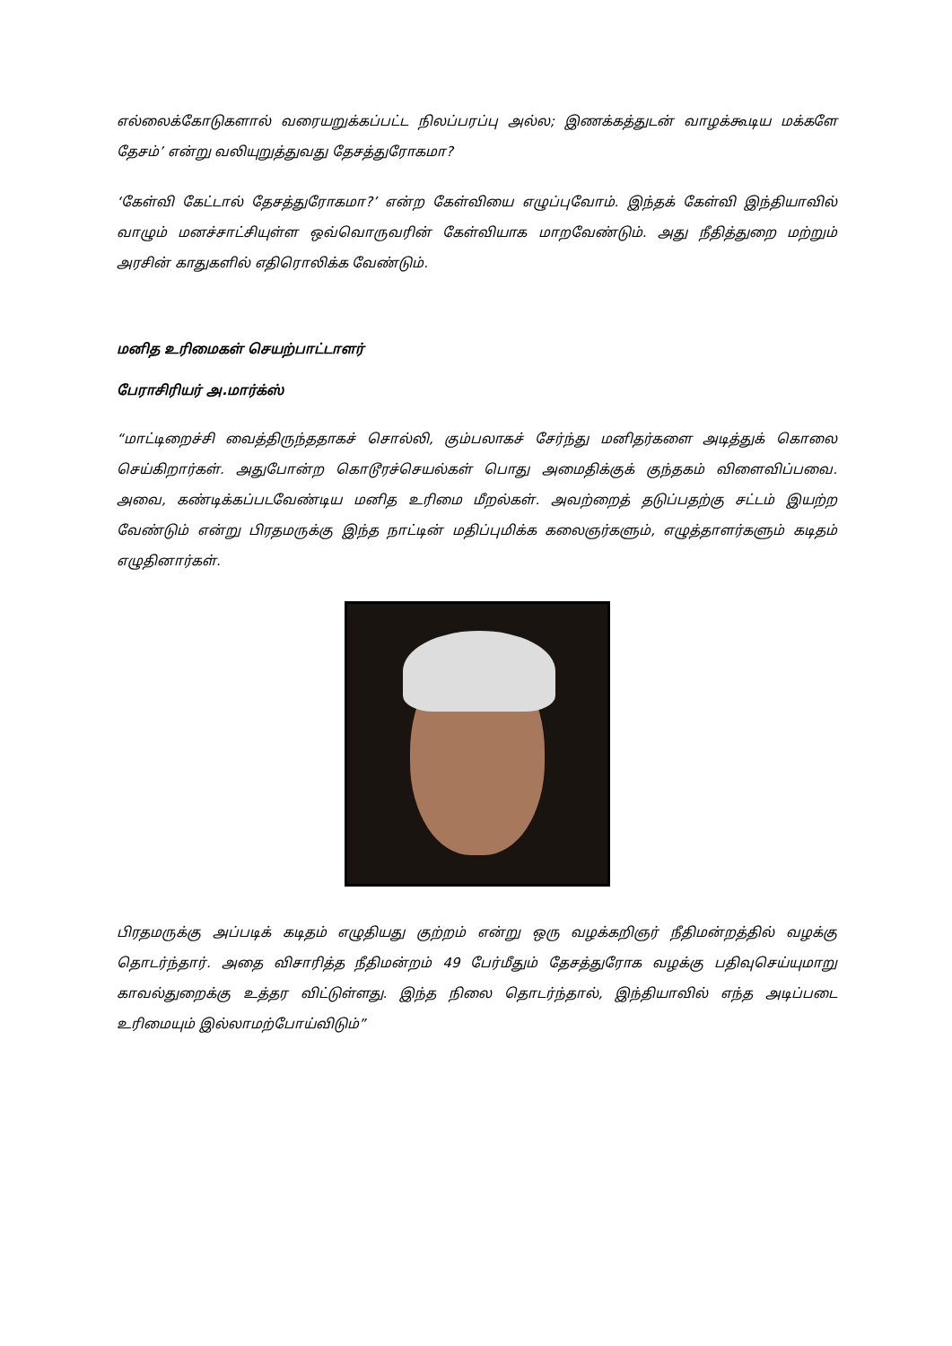எல்லைக்கோடுகளால் வரையறுக்கப்பட்ட நிலப்பரப்பு அல்ல; இணக்கத்துடன் வாழக்கூடிய மக்களே தேசம்’ என்று வலியுறுத்துவது தேசத்துரோகமா?
‘கேள்வி கேட்டால் தேசத்துரோகமா?’ என்ற கேள்வியை எழுப்புவோம். இந்தக் கேள்வி இந்தியாவில் வாழும் மனச்சாட்சியுள்ள ஒவ்வொருவரின் கேள்வியாக மாறவேண்டும். அது நீதித்துறை மற்றும் அரசின் காதுகளில் எதிரொலிக்க வேண்டும்.
மனித உரிமைகள் செயற்பாட்டாளர்
பேராசிரியர் அ.மார்க்ஸ்
“மாட்டிறைச்சி வைத்திருந்ததாகச் சொல்லி, கும்பலாகச் சேர்ந்து மனிதர்களை அடித்துக் கொலை செய்கிறார்கள். அதுபோன்ற கொடூரச்செயல்கள் பொது அமைதிக்குக் குந்தகம் விளைவிப்பவை. அவை, கண்டிக்கப்படவேண்டிய மனித உரிமை மீறல்கள். அவற்றைத் தடுப்பதற்கு சட்டம் இயற்ற வேண்டும் என்று பிரதமருக்கு இந்த நாட்டின் மதிப்புமிக்க கலைஞர்களும், எழுத்தாளர்களும் கடிதம் எழுதினார்கள்.
பிரதமருக்கு அப்படிக் கடிதம் எழுதியது குற்றம் என்று ஒரு வழக்கறிஞர் நீதிமன்றத்தில் வழக்கு தொடர்ந்தார். அதை விசாரித்த நீதிமன்றம் 49 பேர்மீதும் தேசத்துரோக வழக்கு பதிவுசெய்யுமாறு காவல்துறைக்கு உத்தர விட்டுள்ளது. இந்த நிலை தொடர்ந்தால், இந்தியாவில் எந்த அடிப்படை உரிமையும் இல்லாமற்போய்விடும்”